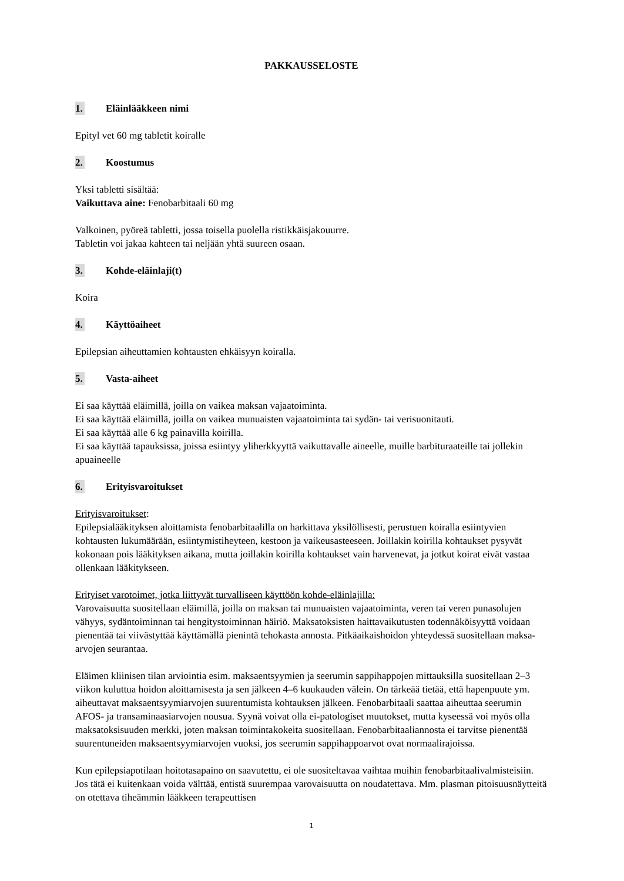PAKKAUSSELOSTE
1. Eläinlääkkeen nimi
Epityl vet 60 mg tabletit koiralle
2. Koostumus
Yksi tabletti sisältää:
Vaikuttava aine: Fenobarbitaali 60 mg
Valkoinen, pyöreä tabletti, jossa toisella puolella ristikkäisjakouurre.
Tabletin voi jakaa kahteen tai neljään yhtä suureen osaan.
3. Kohde-eläinlaji(t)
Koira
4. Käyttöaiheet
Epilepsian aiheuttamien kohtausten ehkäisyyn koiralla.
5. Vasta-aiheet
Ei saa käyttää eläimillä, joilla on vaikea maksan vajaatoiminta.
Ei saa käyttää eläimillä, joilla on vaikea munuaisten vajaatoiminta tai sydän- tai verisuonitauti.
Ei saa käyttää alle 6 kg painavilla koirilla.
Ei saa käyttää tapauksissa, joissa esiintyy yliherkkyyttä vaikuttavalle aineelle, muille barbituraateille tai jollekin apuaineelle
6. Erityisvaroitukset
Erityisvaroitukset:
Epilepsialääkityksen aloittamista fenobarbitaalilla on harkittava yksilöllisesti, perustuen koiralla esiintyvien kohtausten lukumäärään, esiintymistiheyteen, kestoon ja vaikeusasteeseen. Joillakin koirilla kohtaukset pysyvät kokonaan pois lääkityksen aikana, mutta joillakin koirilla kohtaukset vain harvenevat, ja jotkut koirat eivät vastaa ollenkaan lääkitykseen.
Erityiset varotoimet, jotka liittyvät turvalliseen käyttöön kohde-eläinlajilla:
Varovaisuutta suositellaan eläimillä, joilla on maksan tai munuaisten vajaatoiminta, veren tai veren punasolujen vähyys, sydäntoiminnan tai hengitystoiminnan häiriö. Maksatoksisten haittavaikutusten todennäköisyyttä voidaan pienentää tai viivästyttää käyttämällä pienintä tehokasta annosta. Pitkäaikaishoidon yhteydessä suositellaan maksa-arvojen seurantaa.
Eläimen kliinisen tilan arviointia esim. maksaentsyymien ja seerumin sappihappojen mittauksilla suositellaan 2–3 viikon kuluttua hoidon aloittamisesta ja sen jälkeen 4–6 kuukauden välein. On tärkeää tietää, että hapenpuute ym. aiheuttavat maksaentsyymiarvojen suurentumista kohtauksen jälkeen. Fenobarbitaali saattaa aiheuttaa seerumin AFOS- ja transaminaasiarvojen nousua. Syynä voivat olla ei-patologiset muutokset, mutta kyseessä voi myös olla maksatoksisuuden merkki, joten maksan toimintakokeita suositellaan. Fenobarbitaaliannosta ei tarvitse pienentää suurentuneiden maksaentsyymiarvojen vuoksi, jos seerumin sappihappoarvot ovat normaalirajoissa.
Kun epilepsiapotilaan hoitotasapaino on saavutettu, ei ole suositeltavaa vaihtaa muihin fenobarbitaalivalmisteisiin. Jos tätä ei kuitenkaan voida välttää, entistä suurempaa varovaisuutta on noudatettava. Mm. plasman pitoisuusnäytteitä on otettava tiheämmin lääkkeen terapeuttisen
1